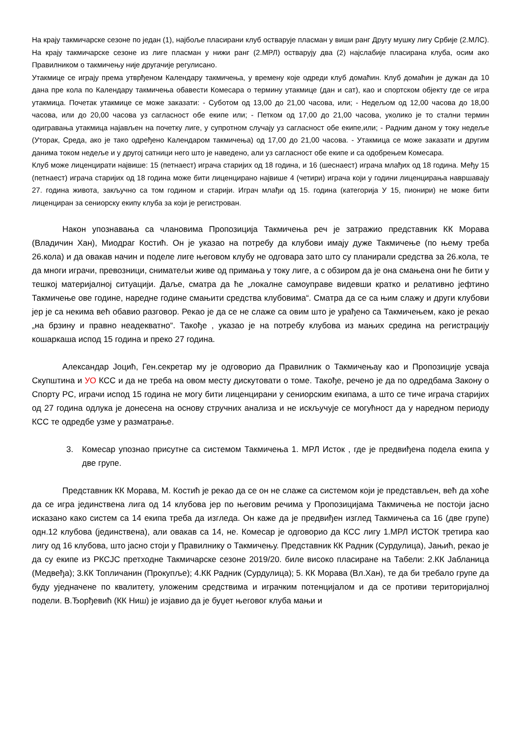На крају такмичарске сезоне по један (1), најбоље пласирани клуб остварује пласман у виши ранг Другу мушку лигу Србије (2.МЛС). На крају такмичарске сезоне из лиге пласман у нижи ранг (2.МРЛ) остварују два (2) најслабије пласирана клуба, осим ако Правилником о такмичењу није другачије регулисано.
Утакмице се играју према утврђеном Календару такмичења, у времену које одреди клуб домаћин. Клуб домаћин је дужан да 10 дана пре кола по Календару такмичења обавести Комесара о термину утакмице (дан и сат), као и спортском објекту где се игра утакмица. Почетак утакмице се може заказати: - Суботом од 13,00 до 21,00 часова, или; - Недељом од 12,00 часова до 18,00 часова, или до 20,00 часова уз сагласност обе екипе или; - Петком од 17,00 до 21,00 часова, уколико је то стални термин одигравања утакмица најављен на почетку лиге, у супротном случају уз сагласност обе екипе,или; - Радним даном у току недеље (Уторак, Среда, ако је тако одређено Календаром такмичења) од 17,00 до 21,00 часова. - Утакмица се може заказати и другим данима током недеље и у другој сатници него што је наведено, али уз сагласност обе екипе и са одобрењем Комесара.
Клуб може лиценцирати највише: 15 (петнаест) играча старијих од 18 година, и 16 (шеснаест) играча млађих од 18 година. Међу 15 (петнаест) играча старијих од 18 година може бити лиценцирано највише 4 (четири) играча који у години лиценцирања навршавају 27. година живота, закључно са том годином и старији. Играч млађи од 15. година (категорија У 15, пионири) не може бити лиценциран за сениорску екипу клуба за који је регистрован.
Након упознавања са члановима Пропозиција Такмичења реч је затражио представник КК Морава (Владичин Хан), Миодраг Костић. Он је указао на потребу да клубови имају дуже Такмичење (по њему треба 26.кола) и да овакав начин и поделе лиге његовом клубу не одговара зато што су планирали средства за 26.кола, те да многи играчи, превозници, сниматељи живе од примања у току лиге, а с обзиром да је она смањена они ће бити у тешкој материјалној ситуацији. Даље, сматра да ће „локалне самоуправе видевши кратко и релативно јефтино Такмичење ове године, наредне године смањити средства клубовима“. Сматра да се са њим слажу и други клубови јер је са некима већ обавио разговор. Рекао је да се не слаже са овим што је урађено са Такмичењем, како је рекао „на брзину и правно неадекватно“. Такође , указао је на потребу клубова из мањих средина на регистрацију кошаркаша испод 15 година и преко 27 година.
Александар Јоцић, Ген.секретар му је одговорио да Правилник о Такмичењау као и Пропозиције усваја Скупштина и УО КСС и да не треба на овом месту дискутовати о томе. Такође, речено је да по одредбама Закону о Спорту РС, играчи испод 15 година не могу бити лиценцирани у сениорским екипама, а што се тиче играча старијих од 27 година одлука је донесена на основу стручних анализа и не искључује се могућност да у наредном периоду КСС те одредбе узме у разматрање.
3. Комесар упознао присутне са системом Такмичења 1. МРЛ Исток , где је предвиђена подела екипа у две групе.
Представник КК Морава, М. Костић је рекао да се он не слаже са системом који је представљен, већ да хоће да се игра јединствена лига од 14 клубова јер по његовим речима у Пропозицијама Такмичења не постоји јасно исказано како систем са 14 екипа треба да изгледа. Он каже да је предвиђен изглед Такмичења са 16 (две групе) одн.12 клубова (јединствена), али овакав са 14, не. Комесар је одговорио да КСС лигу 1.МРЛ ИСТОК третира као лигу од 16 клубова, што јасно стоји у Правилнику о Такмичењу. Представник КК Радник (Сурдулица), Јањић, рекао је да су екипе из РКСЈС претходне Такмичарске сезоне 2019/20. биле високо пласиране на Табели: 2.КК Јабланица (Медвеђа); 3.КК Топличанин (Прокупље); 4.КК Радник (Сурдулица); 5. КК Морава (Вл.Хан), те да би требало групе да буду уједначене по квалитету, уложеним средствима и играчким потенцијалом и да се противи територијалној подели. В.Ђорђевић (КК Ниш) је изјавио да је буџет његовог клуба мањи и